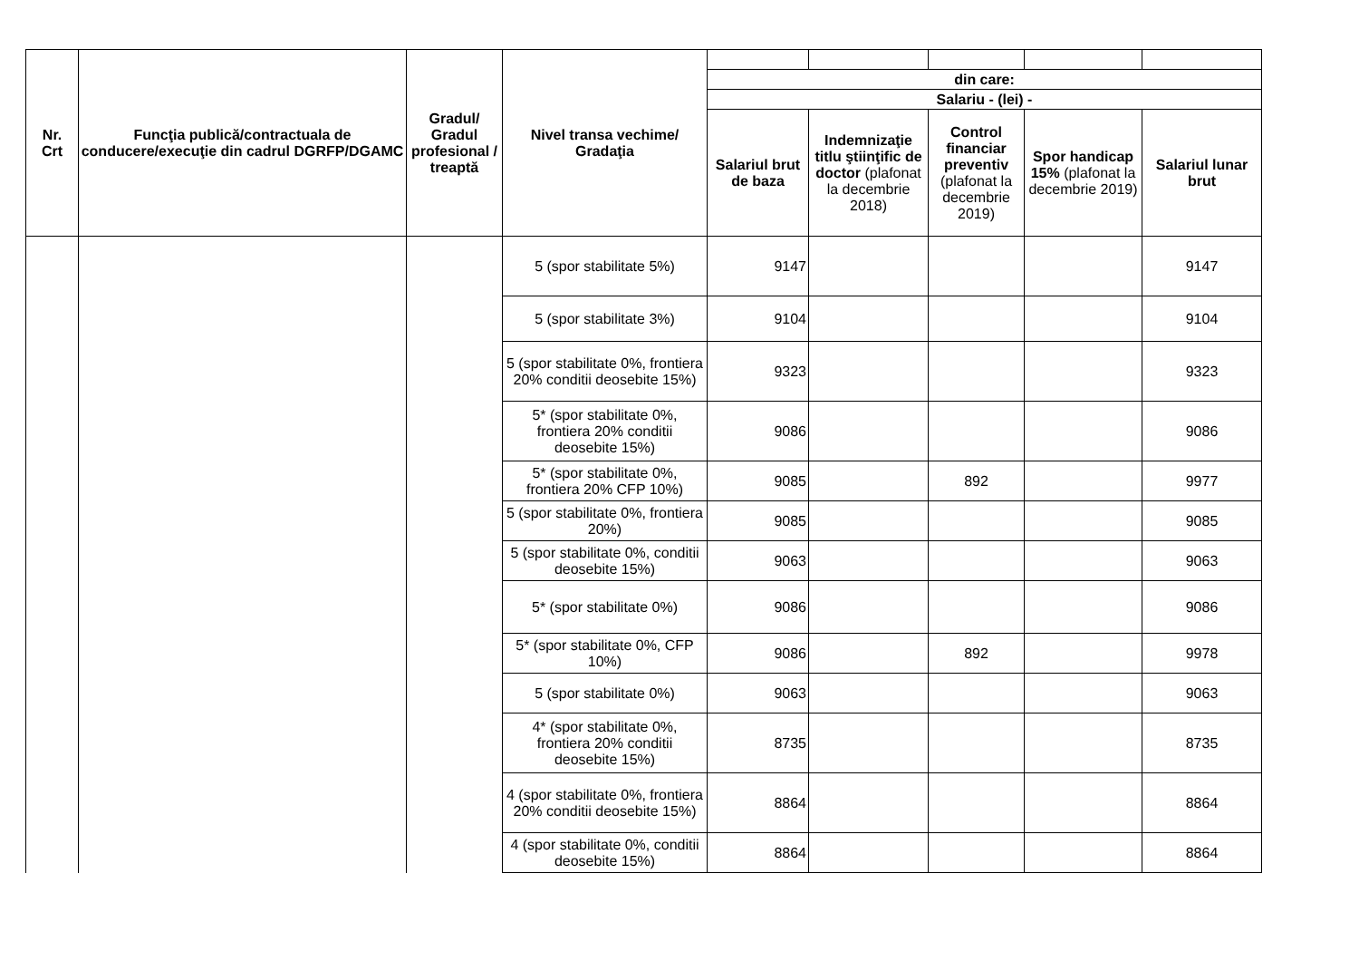| Nr. Crt | Funcţia publică/contractuala de conducere/execuţie din cadrul DGRFP/DGAMC | Gradul/ Gradul profesional / treaptă | Nivel transa vechime/ Gradaţia | | | | | |
| | | | | din care: | | | | |
| | | | | Salariu - (lei) - | | | | |
| | | | | Salariul brut de baza | Indemnizaţie titlu ştiinţific de doctor (plafonat la decembrie 2018) | Control financiar preventiv (plafonat la decembrie 2019) | Spor handicap 15% (plafonat la decembrie 2019) | Salariul lunar brut |
| | | | 5 (spor stabilitate 5%) | 9147 | | | | 9147 |
| | | | 5 (spor stabilitate 3%) | 9104 | | | | 9104 |
| | | | 5 (spor stabilitate 0%, frontiera 20% conditii deosebite 15%) | 9323 | | | | 9323 |
| | | | 5* (spor stabilitate 0%, frontiera 20% conditii deosebite 15%) | 9086 | | | | 9086 |
| | | | 5* (spor stabilitate 0%, frontiera 20% CFP 10%) | 9085 | | 892 | | 9977 |
| | | | 5 (spor stabilitate 0%, frontiera 20%) | 9085 | | | | 9085 |
| | | | 5 (spor stabilitate 0%, conditii deosebite 15%) | 9063 | | | | 9063 |
| | | | 5* (spor stabilitate 0%) | 9086 | | | | 9086 |
| | | | 5* (spor stabilitate 0%, CFP 10%) | 9086 | | 892 | | 9978 |
| | | | 5 (spor stabilitate 0%) | 9063 | | | | 9063 |
| | | | 4* (spor stabilitate 0%, frontiera 20% conditii deosebite 15%) | 8735 | | | | 8735 |
| | | | 4 (spor stabilitate 0%, frontiera 20% conditii deosebite 15%) | 8864 | | | | 8864 |
| | | | 4 (spor stabilitate 0%, conditii deosebite 15%) | 8864 | | | | 8864 |